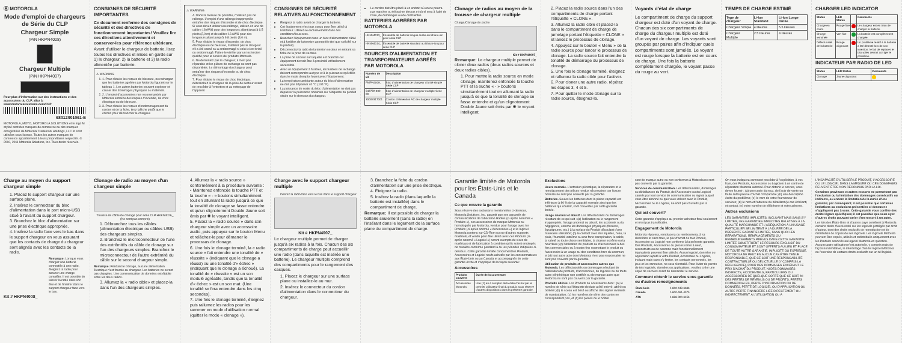Ⓜ MOTOROLA
Mode d'emploi de chargeurs de Série du CLP
Chargeur Simple
(P/N HKPN4008)
Chargeur Multiple
(P/N HKPN4007)
Pour plus d'information sur des instructions et des accessoires du CLP, allez à: www.motorolasolutions.com/CLP
68012001061-E
MOTOROLA, MOTO, MOTOROLA SOLUTIONS et le logo M stylisé sont des marques de commerce ou des marques enregistrées de Motorola Trademark Holdings, LLC et sont utilisées sous licence. Toutes les autres marques de commerce appartiennent à leurs propriétaires respectifs. © 2010, 2011 Motorola Solutions, Inc. Tous droits réservés.
CONSIGNES DE SÉCURITÉ IMPORTANTES
Ce document renferme des consignes de sécurité et des directives de fonctionnement importantes! Veuillez lire ces directives attentivement et conserver-les pour référence ultérieure.
Avant d'utiliser le chargeur de batterie, lisez toutes les directives et mises en garde sur 1) le chargeur, 2) la batterie et 3) la radio alimentée par batterie.
⚠ WARNING
1. 1. Pour réduire les risques de blessure, ne rechargez que les batteries agréées par Motorola figurant sur le tableau 1. Les autres batteries peuvent exploser et causer des dommages physiques ou matériels.
2. 2. L'emploi d'accessoires non recommandés par Motorola entraîne des risques d'incendie, de choc électrique ou de blessure.
3. 3. Pour réduire les risques d'endommagement du cordon et de la fiche, tirez laÌfiche plutôt que le cordon pour débrancher le chargeur.
⚠ WARNING
4. Dans la mesure du possible, n'utilisez pas de rallonge. L'emploi d'une rallonge inappropriée entraîne des risques d'incendie et de choc électrique. Si vous devez utiliser une rallonge, utilisez-en une de calibre 18 AWG pour des longueurs allant jusqu'à 6,5 pieds (2,0 m) et de calibre 16 AWG pour des longueurs allant jusqu'à 9,8 pieds (3,0 m).
5. Pour réduire le risque d'incendie, de choc électrique ou de blessure, n'utilisez pas le chargeur s'il a été cassé ou a endommagé si celui-ci est brisé ou endommagé. Faites-le vérifier par un technicien qualifié pour le service del produits Motorola.
6. Ne démontez pas le chargeur; il n'est pas réparable et les pièces de rechange ne sont pas disponibles. Le démontage du chargeur peut entraîner des risques d'incendie ou de choc électrique.
7. Pour réduire le risque de choc électrique, débranchez le chargeur de la prise de secteur avant de procéder à l'entretien et au nettoyage de l'appareil.
CONSIGNES DE SÉCURITÉ RELATIVES AU FONCTIONNEMENT
Éteignez la radio avant de charger la batterie.
Cet équipement n'est pas conçu pour être utilisé à l'extérieur. Utilisez-le exclusivement dans des conditions/lieux secs.
Branchez l'équipement dans un bloc d'alimentation câblé et à fusibles de la tension appropriée (tel que spécifié sur le produit).
Déconnectez la radio de la tension secteur en retirant sa fiche de la prise de secteur.
La prise de secteur sur laquelle est branché cet équipement devrait être à proximité et facilement accessible.
Avec un équipement à fusibles, les fusibles de rechange doivent correspondre au type et à la puissance spécifiés dans le mode d'emploi fourni avec l'équipement.
La température ambiante autour du bloc d'alimentation ne doit pas dépasser 40 °C (104 °F).
La puissance de sortie du bloc d'alimentation ne doit pas dépasser la puissance nominale sur l'étiquette du produit située sur le dessous du chargeur.
Le cordon doit être placé à un endroit où on ne pourra pas marcher ou trébucher dessus et où el sera à l'abri de l'eau, de dommages ou de contraintes.
BATTERIES AGRÉÉES PAR MOTOROLA
| HKNN4013_ | Ensemble de batterie longue durée au lithium-ion pour série CLP |
| HKNN4014_ | Ensemble de batterie standard au lithium-ion pour série CLP |
SOURCES D'ALIMENTATION ET TRANSFORMATEURS AGRÉÉS PAR MOTOROLA
| Numéro de kit | Description |
| --- | --- |
| PMPN4009_ | Bloc d'alimentation de chargeur d'unité simple Série CLP |
| 542772-002-00 | Bloc d'alimentation de chargeur multiple Série CLP |
| 30009317001 | Cordon d'alimention AC de chargeur multiple Série CLP |
Clonage de radios au moyen de la trousse de chargeur multiple
Charge/Clonage de poche
Kit # HKPN4007_
Remarque: Le chargeur multiple permet de cloner deux radios (deux radios sources et deux radios cibles).
1. Pour mettre la radio source en mode clonage, maintenez enfoncée la touche PTT et la ouche « - » boutons simultanément tout en allumant la radio jusqu'à ce que la tonalité de clonage se fasse entendre et qu'un clignotement Double Jaune soit émis par ✺ le voyant intelligent.
2. Placez la radio source dans l'un des compartiments de charge portant l'étiquette « CLONE ».
3. Allumez la radio cible et placez-la dans le compartiment de charge de jumelage portant l'étiquette « CLONE » et lancez le processus de clonage.
4. Appuyez sur le bouton « Menu » de la radio source pour lancer le processus de clonage. La radio source fait entendre la tonalité de démarrage du processus de clonage.
5. Une fois le clonage terminé, éteignez et rallumez la radio cible pour l'activer.
6. Pour cloner une autre radio, répétez les étapes 3, 4 et 5.
7. Pour quitter le mode clonage sur la radio source, éteignez-la.
Voyants d'état de charge
Le compartiment de charge du support chargeur est doté d'un voyant de charge. Chacun des six compartiments de charge du chargeur multiple est doté d'un voyant de charge. Les voyants sont groupés par paires afin d'indiquer quels compartiments sont jumelés. Le voyant est rouge lorsque la batterie est en cours de charge. Une fois la batterie complètement chargée, le voyant passe du rouge au vert.
TEMPS DE CHARGE ESTIMÉ
| Type de chargeur | Li-Ion Standard | Li-Ion Longe Durée |
| --- | --- | --- |
| Chargeur Simple | 4 Heures | 5.5 Heures |
| Chargeur Multiple | 2.5 Heures | 4 Heures |
CHARGER LED INDICATOR
| Status | LED Status | | Comments |
| --- | --- | --- | --- |
| Charge en cours | Rouge fixe | | Le chargeur est en train de charger la batterie. |
| Charge terminée | Vert fixe | | La batterie est complètement chargée. |
| Défectuosité de la batterie | Rouge clignotant | | Un problème relatif à la batterie a été détecté lors de son insertion. Ie fait de replacer le bloc-piles devrait corriger le problème. |
INDICATEUR PAR RADIO DE LED
| Status | LED Status | Comments |
| --- | --- | --- |
| Clonage | Jaune clignotant | |
Charge au moyen du support chargeur simple
1. Placez le support chargeur sur une surface plane.
2. Insérez le connecteur du bloc d'alimentation dans le port micro-USB situé à l'avant du support chargeur.
3. Branchez le bloc d'alimentation sur une prise électrique appropriée.
4. Insérez la radio face vers le bas dans le support chargeur en vous assurant que les contacts de charge du chargeur sont alignés avec les contacts de la radio.
Remarque: Lorsque vous chargez une batterie connectée à une radio, éteignez la radio pour assurer une charge complète. Il est possible de laisser la radio dans son étui et de l'insérer dans le support chargeur face vers le bas.
Kit # HKPN4008_
Clonage de radio au moyen d'un chargeur simple
Trousse de câble de clonage pour série CLP HKKN4026_ (Ne sont pas compris)
1. Débranchez tous les câbles (alimentation électrique ou câbles USB) des chargeurs simples.
2. Branchez le microconnecteur de l'une des extrémités du câble de clonage sur l'un des chargeurs simples. Branchez le microconnecteur de l'autre extrémité du câble sur le second chargeur simple.
Remarque: Pendant le clonage, aucune alimentation électrique n'est fournie au chargeur. Les batteries ne seront pas chargées. Une communication de données est établie entre les deux radios.
3. Allumez la « radio cible» et placez-la dans l'un des chargeurs simples.
4. Allumez la « radio source » conformément à la procédure suivante : • Maintenez enfoncée la touche PTT et la touche « - » boutons simultanément tout en allumant la radio jusqu'à ce que la tonalité de clonage se fasse entendre et qu'un clignotement Double Jaune soit émis par ✺ le voyant intelligent.
5. Placez la « radio source » dans son chargeur simple avec un accessoire audio, puis appuyez sur le bouton Menu et relâchez-le pour démarrer le processus de clonage.
6. Une fois le clonage terminé, la « radio source » fait entendre une tonalité de « réussite » (indiquant que le clonage a réussi) ou une tonalité d'« échec » (indiquant que le clonage a échoué). La tonalité de « réussite » est un son modulé agréable, tandis que la tonalité d'« échec » est un son mat. (Une tonalité se fera entendre dans les cinq secondes).
7. Une fois le clonage terminé, éteignez puis rallumez les radios pour les ramener en mode d'utilisation normal (quitter le mode « clonage »).
Charge avec le support chargeur multiple
Insérez la radio face vers le bas dans le support chargeur
Kit # HKPN4007_
Le chargeur multiple permet de charger jusqu'à six radios à la fois. Chacun des six compartiments de charge peut accueillir une radio (dans laquelle est insérée une batterie). Le chargeur multiple comprend des compartiments pour le rangement des casques.
1. Placez le chargeur sur une surface plane ou installez-le au mur.
2. Insérez le connecteur du cordon d'alimentation dans le connecteur du chargeur.
3. Branchez la fiche du cordon d'alimentation sur une prise électrique.
4. Éteignez la radio.
5. Insérez la radio (dans laquelle la batterie est installée) dans le compartiment de charge.
Remarque: Il est possible de charger la batterie seulement (sans la radio) en l'insérant dans le logement de la surface plane du compartiment de charge.
Garantie limitée de Motorola pour les États-Unis et le Canada
Ce que couvre la garantie
Sous réserve des exclusions mentionnées ci-dessous, Motorola Solutions, Inc. garantit que ses appareils de communications de fabrication Radius (ci-après nommés « Produits »), ses accessoires de marque Motorola ou homologués par Motorola, vendus pour l'usage avec les Produits (ci-après nommé « Accessoires ») et le logiciel Motorola contenu sur CD-Rom ou sur d'autres supports matériels, et vendu pour être utilisé avec ces Produits (ci-après nommé « Logiciel ») seront exempts de vices de matériaux et de fabrication à condition qu'ils soient employés de manière conforme pendant la ou les périodes indiquées ci-dessous. Cette garantie limitée concernent les Produits, Accessoires et Logiciel neufs achetés par les consommateurs aux États-Unis ou au Canada et accompagnés de cette garantie écrite et s'applique de la façon suivante:
Accessoires
| Produits couverts | Durée de la couverture |
| --- | --- |
| Accessoires Motorola | Une (1) an à compter de la date d'achat par le premier utilisateur final du produit, sous réserve d'autres dispositions dans la présente garantie. |
Exclusions
Usure normale. L'entretien périodique, la réparation et le remplacement des pièces rendus nécessaires par l'usure normale ne sont pas couverts par la garantie.
Batteries. Seules les batteries dont la pleine capacité est inférieure à 80 % de la capacité normale ainsi que les batteries qui coulent, sont couvertes par cette garantie limitée.
Usage anormal et abusif. Les défectuosités ou dommages résultant de ce qui suit : (a) l'utilisation ou le rangement inappropriés, l'usage anormal ou abusif, les accidents ou la négligence, comme les dommages physiques (fissures, égratignures, etc.) à la surface du Produit découlant d'une mauvaise utilisation; (b) le contact avec des liquides, l'eau, la pluie, l'humidité extrême ou une forte transpiration, le sable, la saleté ou toute chose semblable, la chaleur extrême ou la nourriture; (c) l'utilisation de produits ou d'accessoires à des fins commerciales ou à toutes fins soumettant le produit ou l'accessoire à un usage ou des conditions hors du commun; et (d) tout autre acte dont Motorola n'est pas responsable ne sont pas couverts par la garantie.
Utilisation de produits et accessoires autres que Motorola. Les défectuosités ou dommages résultant de l'utilisation de produits, d'accessoires, de logiciels ou de toute autre périphérique non certifiés ou de marque autre que Motorola ne sont pas couverts par la garantie.
Produits altérés. Les Produits ou accessoires dont : (a) le numéro de série ou l'étiquette de date a été enlevé, altéré ou oblitéré; (b) le sceau est brisé ou affiche des signes évidents de manipulation; (c) les numéros de série des cartes ne correspondent pas, et (d) les pièces ou le boîtier
sont de marque autre ou non conformes à Motorola ne sont pas couverts par la garantie.
Services de communication. Les défectuosités, dommages ou défaillances du Produit, de l'Accessoire ou du Logiciel causés par tout service de communication ou signal auquel vous êtes abonné ou que vous utilisez avec le Produit, l'Accessoire ou le Logiciel, ne sont pas couverts par la garantie.
Qui est couvert?
Cette garantie s'applique au premier acheteur final seulement et n'est pas transférable.
Engagement de Motorola
Motorola réparera, remplacera ou remboursera, à sa discrétion et sans frais, le prix d'achat de tout Produit, Accessoire ou Logiciel non conforme à la présente garantie. Des Produits, Accessoires ou pièces remis à neuf, reconstruits ou de seconde main fonctionnellement équivalents peuvent être utilisés. Aucun logiciel, données ou application ajouté à votre Produit, Accessoire ou Logiciel, incluant mais sans s'y limiter, les contacts personnels, les jeux et les sonneries, ne sera réinstallé. Pour éviter de perdre de tels logiciels, données ou applications, veuillez créer une copie de secours avant de demander le service.
Comment obtenir le service sous garantie ou d'autres renseignements
| États-Unis | 1-800-448-6686 |
| Canada | 1-800-461-4575 |
| ATS | 1-888-390-6456 |
On vous indiquera comment procéder à l'expédition, à vos frais, des Produits, Accessoires ou Logiciels à un centre de réparation Motorola autorisé. Pour obtenir le service, vous devez fournir : (a) une copie du reçu, de l'acte de vente ou toute autre preuve d'achat comparable; (b) une description écrite du problème; (c) le nom de votre fournisseur de services; (d) le nom et l'adresse du détaillant (le cas échéant) et surtout; (e) votre numéro de téléphone et votre adresse.
Autres exclusions
LES GARANTIES IMPLICITES, INCLUANT MAIS SANS S'Y LIMITER, LES GARANTIES IMPLICITES RELATIVES À LA QUALITÉ MARCHANDE ET L'ADÉQUATION À UN USAGE PARTICULIER SE LIMITENT À LA DURÉE DE LA PRÉSENTE GARANTIE LIMITÉE, SANS QUOI LES RÉPARATIONS, REMPLACEMENTS OU REMBOURSEMENTS PRÉVUS DANS CETTE GARANTIE LIMITÉE CONSTITUENT LE RECOURS EXCLUSIF DU CONSOMMATEUR ET SONT OFFERTS AU LIEU ET PLACE DE TOUTE AUTRE GARANTIE, IMPLICITE OU EXPRESSE. MOTOROLA NE PEUT EN AUCUN CAS ÊTRE TENUE RESPONSABLE, QUE CE SOIT UNE RESPONSABILITÉ CONTRACTUELLE OU DÉLICTUELLE (Y COMPRIS LA NÉGLIGENCE), POUR DES DOMMAGES EXCÉDANT LE PRIX D'ACHAT DU PRODUIT, NI DES DOMMAGES INDIRECTS, ACCIDENTELS, PARTICULIERS OU ACCESSOIRES DE QUELQUE SORTE QUE CE SOIT, NI DES PERTES DE REVENUS OU DE PROFITS, PERTES COMMERCIALES, PERTE D'INFORMATION OU DE DONNÉES, PERTE DE LOGICIEL OU D'APPLICATION OU AUTRE PERTE FINANCIÈRE LIÉE DIRECTEMENT OU INDIRECTEMENT À L'UTILISATION OU À
L'INCAPACITÉ D'UTILISER LE PRODUIT, L'ACCESSOIRE OU LE LOGICIEL DANS LA MESURE OÙ CES DOMMAGES PEUVENT ÊTRE NON RECONNUS PAR LA LOI.
Certaines provinces et autres ressorts ne permettent pas l'exclusion ou la limitation des dommages consécutifs ou indirects, ou encore la limitation de la durée d'une garantie; par conséquent, il est possible que certaines limitations ou exclusions présentées ci-dessus ne s'appliquent pas à vous. Cette garantie vous confère des droits légaux spécifiques; il est possible que vous ayez d'autres droits pouvant varier d'un ressort à un autre.
Les lois des États-Unis et d'autres pays confèrent à Motorola certains droits d'exclusivité sur les logiciels protégés par droit d'auteur, dont des droits exclusifs de reproduction et de distribution de copies de ses logiciels. Les logiciels Motorola peuvent être copiés, utilisés et redistribués uniquement avec les Produits associés au logiciel Motorola en question. Aucune autre utilisation n'est autorisée, y compris mais de façon non limitative, le démontage d'un tel logiciel Motorola ou l'exercice de certains droits exclusifs sur un tel logiciel.